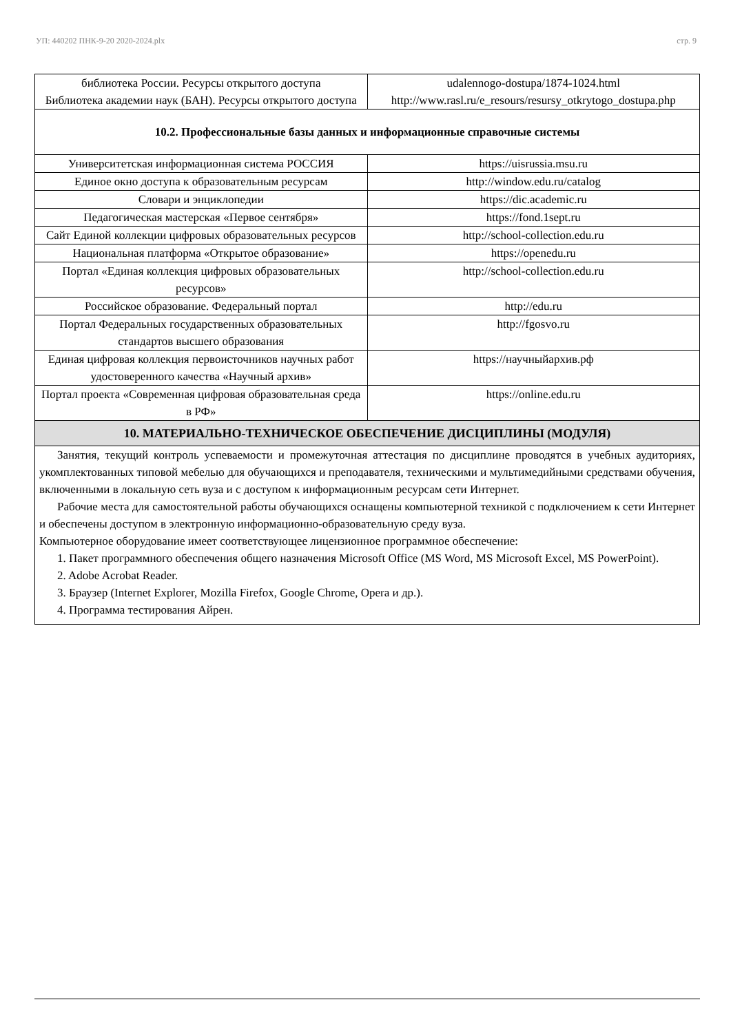УП: 440202 ПНК-9-20 2020-2024.plx стр. 9
| библиотека России. Ресурсы открытого доступа Библиотека академии наук (БАН). Ресурсы открытого доступа | udalennogo-dostupa/1874-1024.html http://www.rasl.ru/e_resours/resursy_otkrytogo_dostupa.php |
| 10.2. Профессиональные базы данных и информационные справочные системы | |
| Университетская информационная система РОССИЯ | https://uisrussia.msu.ru |
| Единое окно доступа к образовательным ресурсам | http://window.edu.ru/catalog |
| Словари и энциклопедии | https://dic.academic.ru |
| Педагогическая мастерская «Первое сентября» | https://fond.1sept.ru |
| Сайт Единой коллекции цифровых образовательных ресурсов | http://school-collection.edu.ru |
| Национальная платформа «Открытое образование» | https://openedu.ru |
| Портал «Единая коллекция цифровых образовательных ресурсов» | http://school-collection.edu.ru |
| Российское образование. Федеральный портал | http://edu.ru |
| Портал Федеральных государственных образовательных стандартов высшего образования | http://fgosvo.ru |
| Единая цифровая коллекция первоисточников научных работ удостоверенного качества «Научный архив» | https://научныйархив.рф |
| Портал проекта «Современная цифровая образовательная среда в РФ» | https://online.edu.ru |
| 10. МАТЕРИАЛЬНО-ТЕХНИЧЕСКОЕ ОБЕСПЕЧЕНИЕ ДИСЦИПЛИНЫ (МОДУЛЯ) | |
Занятия, текущий контроль успеваемости и промежуточная аттестация по дисциплине проводятся в учебных аудиториях, укомплектованных типовой мебелью для обучающихся и преподавателя, техническими и мультимедийными средствами обучения, включенными в локальную сеть вуза и с доступом к информационным ресурсам сети Интернет.
Рабочие места для самостоятельной работы обучающихся оснащены компьютерной техникой с подключением к сети Интернет и обеспечены доступом в электронную информационно-образовательную среду вуза.
Компьютерное оборудование имеет соответствующее лицензионное программное обеспечение:
1. Пакет программного обеспечения общего назначения Microsoft Office (MS Word, MS Microsoft Excel, MS PowerPoint).
2. Adobe Acrobat Reader.
3. Браузер (Internet Explorer, Mozilla Firefox, Google Chrome, Opera и др.).
4. Программа тестирования Айрен.